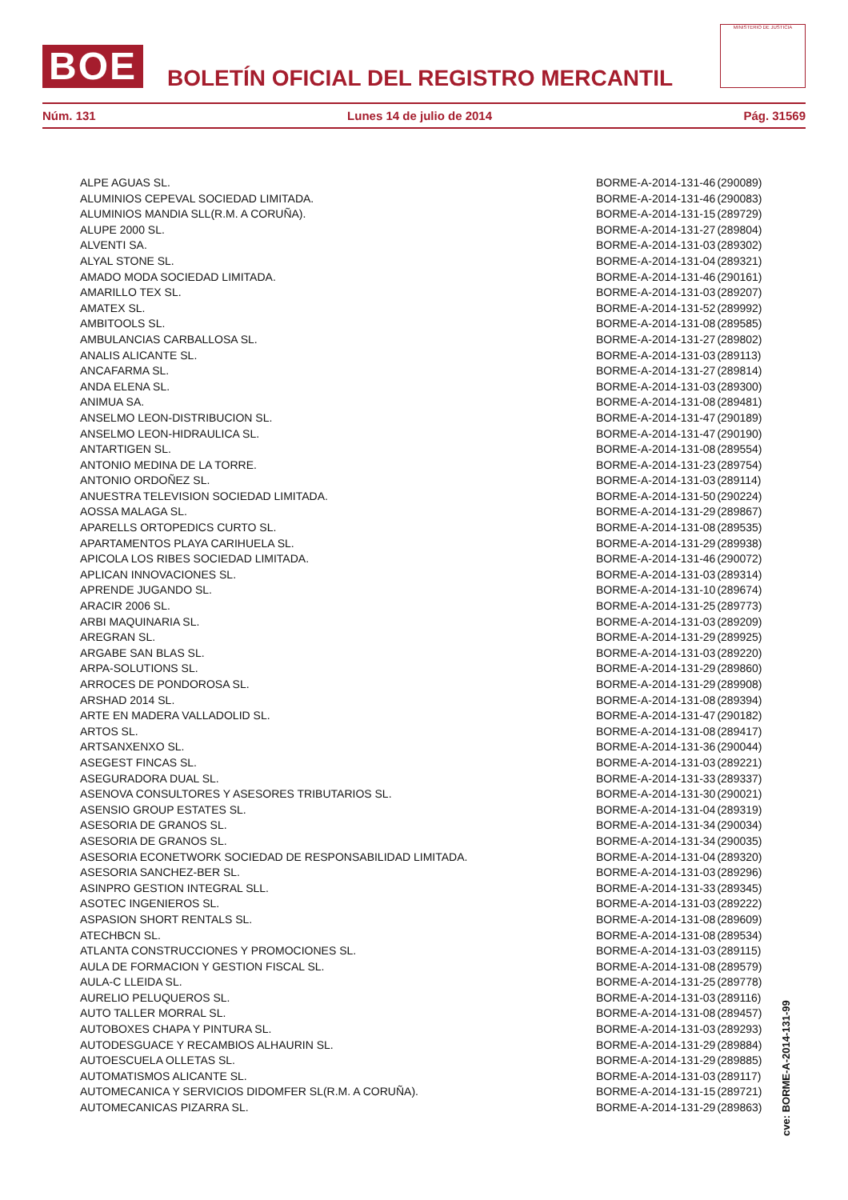BOE
BOLETÍN OFICIAL DEL REGISTRO MERCANTIL
MINISTERIO DE JUSTICIA
Núm. 131 Lunes 14 de julio de 2014 Pág. 31569
| ALPE AGUAS SL. | BORME-A-2014-131-46 | (290089) |
| ALUMINIOS CEPEVAL SOCIEDAD LIMITADA. | BORME-A-2014-131-46 | (290083) |
| ALUMINIOS MANDIA SLL(R.M. A CORUÑA). | BORME-A-2014-131-15 | (289729) |
| ALUPE 2000 SL. | BORME-A-2014-131-27 | (289804) |
| ALVENTI SA. | BORME-A-2014-131-03 | (289302) |
| ALYAL STONE SL. | BORME-A-2014-131-04 | (289321) |
| AMADO MODA SOCIEDAD LIMITADA. | BORME-A-2014-131-46 | (290161) |
| AMARILLO TEX SL. | BORME-A-2014-131-03 | (289207) |
| AMATEX SL. | BORME-A-2014-131-52 | (289992) |
| AMBITOOLS SL. | BORME-A-2014-131-08 | (289585) |
| AMBULANCIAS CARBALLOSA SL. | BORME-A-2014-131-27 | (289802) |
| ANALIS ALICANTE SL. | BORME-A-2014-131-03 | (289113) |
| ANCAFARMA SL. | BORME-A-2014-131-27 | (289814) |
| ANDA ELENA SL. | BORME-A-2014-131-03 | (289300) |
| ANIMUA SA. | BORME-A-2014-131-08 | (289481) |
| ANSELMO LEON-DISTRIBUCION SL. | BORME-A-2014-131-47 | (290189) |
| ANSELMO LEON-HIDRAULICA SL. | BORME-A-2014-131-47 | (290190) |
| ANTARTIGEN SL. | BORME-A-2014-131-08 | (289554) |
| ANTONIO MEDINA DE LA TORRE. | BORME-A-2014-131-23 | (289754) |
| ANTONIO ORDOÑEZ SL. | BORME-A-2014-131-03 | (289114) |
| ANUESTRA TELEVISION SOCIEDAD LIMITADA. | BORME-A-2014-131-50 | (290224) |
| AOSSA MALAGA SL. | BORME-A-2014-131-29 | (289867) |
| APARELLS ORTOPEDICS CURTO SL. | BORME-A-2014-131-08 | (289535) |
| APARTAMENTOS PLAYA CARIHUELA SL. | BORME-A-2014-131-29 | (289938) |
| APICOLA LOS RIBES SOCIEDAD LIMITADA. | BORME-A-2014-131-46 | (290072) |
| APLICAN INNOVACIONES SL. | BORME-A-2014-131-03 | (289314) |
| APRENDE JUGANDO SL. | BORME-A-2014-131-10 | (289674) |
| ARACIR 2006 SL. | BORME-A-2014-131-25 | (289773) |
| ARBI MAQUINARIA SL. | BORME-A-2014-131-03 | (289209) |
| AREGRAN SL. | BORME-A-2014-131-29 | (289925) |
| ARGABE SAN BLAS SL. | BORME-A-2014-131-03 | (289220) |
| ARPA-SOLUTIONS SL. | BORME-A-2014-131-29 | (289860) |
| ARROCES DE PONDOROSA SL. | BORME-A-2014-131-29 | (289908) |
| ARSHAD 2014 SL. | BORME-A-2014-131-08 | (289394) |
| ARTE EN MADERA VALLADOLID SL. | BORME-A-2014-131-47 | (290182) |
| ARTOS SL. | BORME-A-2014-131-08 | (289417) |
| ARTSANXENXO SL. | BORME-A-2014-131-36 | (290044) |
| ASEGEST FINCAS SL. | BORME-A-2014-131-03 | (289221) |
| ASEGURADORA DUAL SL. | BORME-A-2014-131-33 | (289337) |
| ASENOVA CONSULTORES Y ASESORES TRIBUTARIOS SL. | BORME-A-2014-131-30 | (290021) |
| ASENSIO GROUP ESTATES SL. | BORME-A-2014-131-04 | (289319) |
| ASESORIA DE GRANOS SL. | BORME-A-2014-131-34 | (290034) |
| ASESORIA DE GRANOS SL. | BORME-A-2014-131-34 | (290035) |
| ASESORIA ECONETWORK SOCIEDAD DE RESPONSABILIDAD LIMITADA. | BORME-A-2014-131-04 | (289320) |
| ASESORIA SANCHEZ-BER SL. | BORME-A-2014-131-03 | (289296) |
| ASINPRO GESTION INTEGRAL SLL. | BORME-A-2014-131-33 | (289345) |
| ASOTEC INGENIEROS SL. | BORME-A-2014-131-03 | (289222) |
| ASPASION SHORT RENTALS SL. | BORME-A-2014-131-08 | (289609) |
| ATECHBCN SL. | BORME-A-2014-131-08 | (289534) |
| ATLANTA CONSTRUCCIONES Y PROMOCIONES SL. | BORME-A-2014-131-03 | (289115) |
| AULA DE FORMACION Y GESTION FISCAL SL. | BORME-A-2014-131-08 | (289579) |
| AULA-C LLEIDA SL. | BORME-A-2014-131-25 | (289778) |
| AURELIO PELUQUEROS SL. | BORME-A-2014-131-03 | (289116) |
| AUTO TALLER MORRAL SL. | BORME-A-2014-131-08 | (289457) |
| AUTOBOXES CHAPA Y PINTURA SL. | BORME-A-2014-131-03 | (289293) |
| AUTODESGUACE Y RECAMBIOS ALHAURIN SL. | BORME-A-2014-131-29 | (289884) |
| AUTOESCUELA OLLETAS SL. | BORME-A-2014-131-29 | (289885) |
| AUTOMATISMOS ALICANTE SL. | BORME-A-2014-131-03 | (289117) |
| AUTOMECANICA Y SERVICIOS DIDOMFER SL(R.M. A CORUÑA). | BORME-A-2014-131-15 | (289721) |
| AUTOMECANICAS PIZARRA SL. | BORME-A-2014-131-29 | (289863) |
cve: BORME-A-2014-131-99